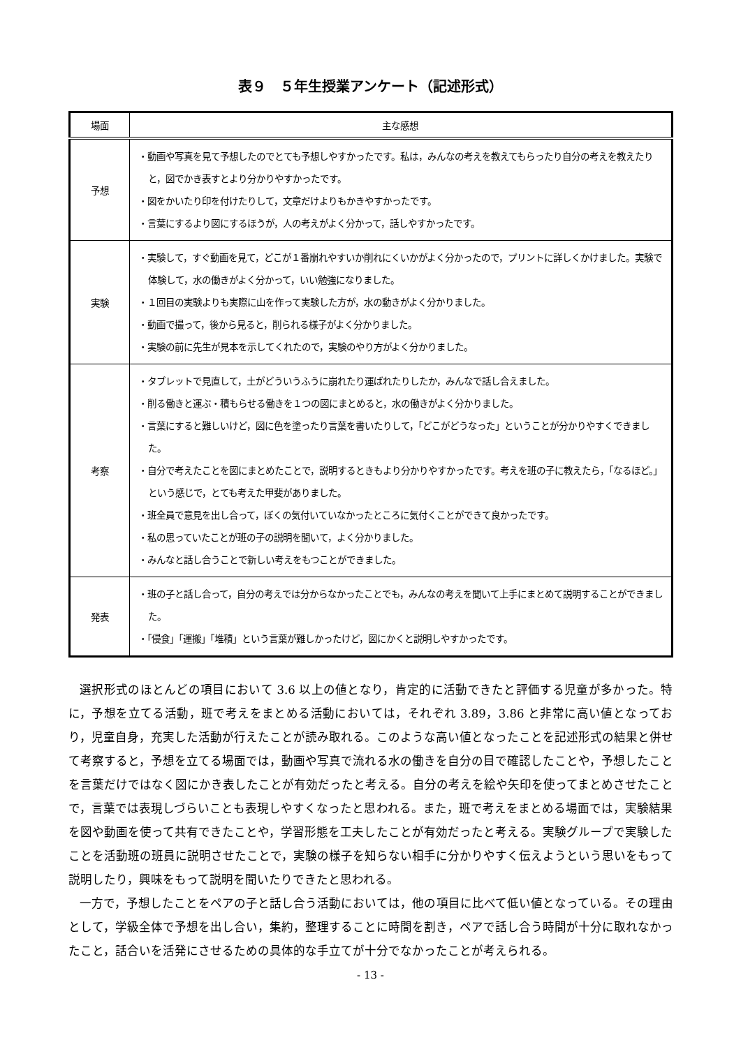表９　５年生授業アンケート（記述形式）
| 場面 | 主な感想 |
| --- | --- |
| 予想 | ・動画や写真を見て予想したのでとても予想しやすかったです。私は，みんなの考えを教えてもらったり自分の考えを教えたりと，図でかき表すとより分かりやすかったです。 ・図をかいたり印を付けたりして，文章だけよりもかきやすかったです。 ・言葉にするより図にするほうが，人の考えがよく分かって，話しやすかったです。 |
| 実験 | ・実験して，すぐ動画を見て，どこが１番崩れやすいか削れにくいかがよく分かったので，プリントに詳しくかけました。実験で体験して，水の働きがよく分かって，いい勉強になりました。 ・１回目の実験よりも実際に山を作って実験した方が，水の動きがよく分かりました。 ・動画で撮って，後から見ると，削られる様子がよく分かりました。 ・実験の前に先生が見本を示してくれたので，実験のやり方がよく分かりました。 |
| 考察 | ・タブレットで見直して，土がどういうふうに崩れたり運ばれたりしたか，みんなで話し合えました。 ・削る働きと運ぶ・積もらせる働きを１つの図にまとめると，水の働きがよく分かりました。 ・言葉にすると難しいけど，図に色を塗ったり言葉を書いたりして，「どこがどうなった」ということが分かりやすくできました。 ・自分で考えたことを図にまとめたことで，説明するときもより分かりやすかったです。考えを班の子に教えたら，「なるほど。」という感じで，とても考えた甲斐がありました。 ・班全員で意見を出し合って，ぼくの気付いていなかったところに気付くことができて良かったです。 ・私の思っていたことが班の子の説明を聞いて，よく分かりました。 ・みんなと話し合うことで新しい考えをもつことができました。 |
| 発表 | ・班の子と話し合って，自分の考えでは分からなかったことでも，みんなの考えを聞いて上手にまとめて説明することができました。 ・「侵食」「運搬」「堆積」という言葉が難しかったけど，図にかくと説明しやすかったです。 |
選択形式のほとんどの項目において 3.6 以上の値となり，肯定的に活動できたと評価する児童が多かった。特に，予想を立てる活動，班で考えをまとめる活動においては，それぞれ 3.89，3.86 と非常に高い値となっており，児童自身，充実した活動が行えたことが読み取れる。このような高い値となったことを記述形式の結果と併せて考察すると，予想を立てる場面では，動画や写真で流れる水の働きを自分の目で確認したことや，予想したことを言葉だけではなく図にかき表したことが有効だったと考える。自分の考えを絵や矢印を使ってまとめさせたことで，言葉では表現しづらいことも表現しやすくなったと思われる。また，班で考えをまとめる場面では，実験結果を図や動画を使って共有できたことや，学習形態を工夫したことが有効だったと考える。実験グループで実験したことを活動班の班員に説明させたことで，実験の様子を知らない相手に分かりやすく伝えようという思いをもって説明したり，興味をもって説明を聞いたりできたと思われる。
一方で，予想したことをペアの子と話し合う活動においては，他の項目に比べて低い値となっている。その理由として，学級全体で予想を出し合い，集約，整理することに時間を割き，ペアで話し合う時間が十分に取れなかったこと，話合いを活発にさせるための具体的な手立てが十分でなかったことが考えられる。
- 13 -